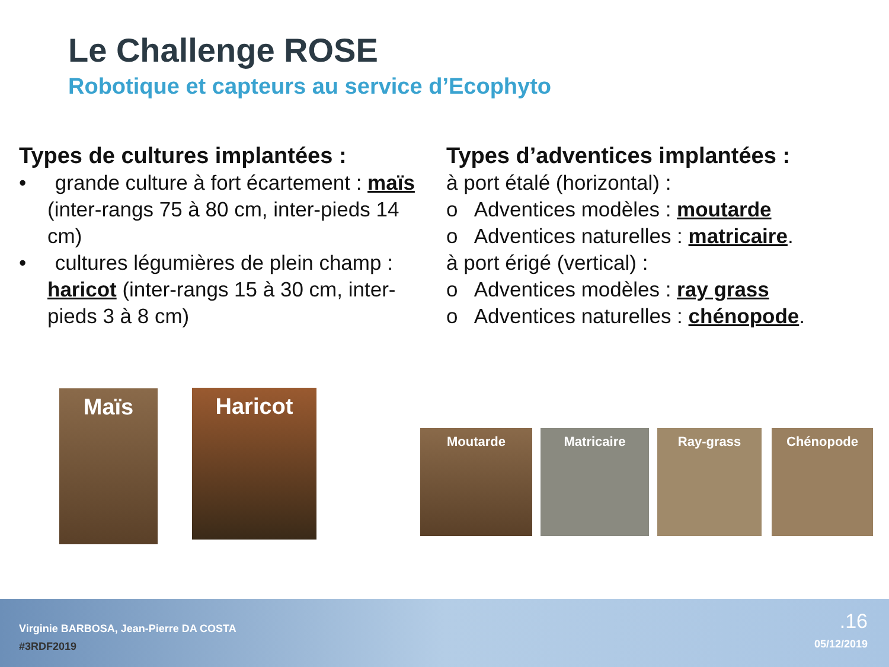Le Challenge ROSE
Robotique et capteurs au service d’Ecophyto
Types de cultures implantées :
• grande culture à fort écartement : maïs (inter-rangs 75 à 80 cm, inter-pieds 14 cm)
• cultures légumières de plein champ : haricot (inter-rangs 15 à 30 cm, inter-pieds 3 à 8 cm)
Types d’adventices implantées :
à port étalé (horizontal) :
o Adventices modèles : moutarde
o Adventices naturelles : matricaire.
à port érigé (vertical) :
o Adventices modèles : ray grass
o Adventices naturelles : chénopode.
Maïs Haricot
Moutarde Matricaire Ray-grass Chénopode
Virginie BARBOSA, Jean-Pierre DA COSTA
#3RDF2019
.16
05/12/2019